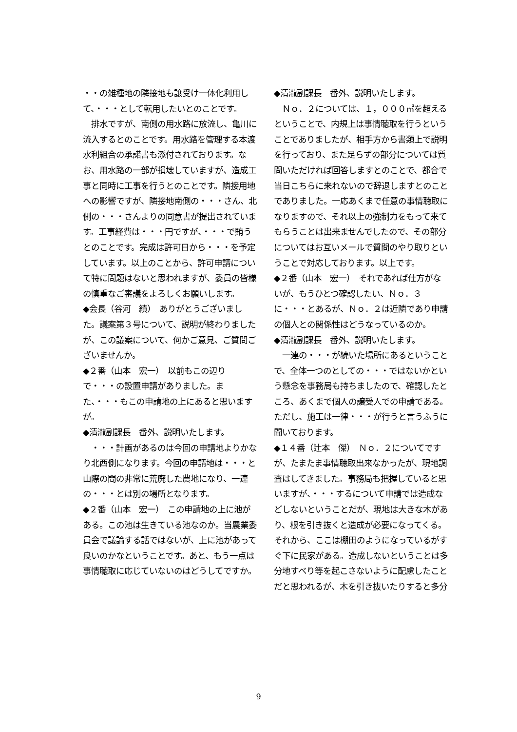・・の雑種地の隣接地も譲受け一体化利用して、・・・として転用したいとのことです。
　排水ですが、南側の用水路に放流し、亀川に流入するとのことです。用水路を管理する本渡水利組合の承諾書も添付されております。なお、用水路の一部が損壊していますが、造成工事と同時に工事を行うとのことです。隣接用地への影響ですが、隣接地南側の・・・さん、北側の・・・さんよりの同意書が提出されています。工事経費は・・・円ですが、・・・で賄うとのことです。完成は許可日から・・・を予定しています。以上のことから、許可申請について特に問題はないと思われますが、委員の皆様の慎重なご審議をよろしくお願いします。
◆会長（谷河　績）　ありがとうございました。議案第３号について、説明が終わりましたが、この議案について、何かご意見、ご質問ございませんか。
◆２番（山本　宏一）　以前もこの辺りで・・・の設置申請がありました。また、・・・もこの申請地の上にあると思いますが。
◆清瀧副課長　番外、説明いたします。
　・・・計画があるのは今回の申請地よりかなり北西側になります。今回の申請地は・・・と山際の間の非常に荒廃した農地になり、一連の・・・とは別の場所となります。
◆２番（山本　宏一）　この申請地の上に池がある。この池は生きている池なのか。当農業委員会で議論する話ではないが、上に池があって良いのかなということです。あと、もう一点は事情聴取に応じていないのはどうしてですか。
◆清瀧副課長　番外、説明いたします。
　Ｎｏ．２については、１，０００㎡を超えるということで、内規上は事情聴取を行うということでありましたが、相手方から書類上で説明を行っており、また足らずの部分については質問いただければ回答しますとのことで、都合で当日こちらに来れないので辞退しますとのことでありました。一応あくまで任意の事情聴取になりますので、それ以上の強制力をもって来てもらうことは出来ませんでしたので、その部分についてはお互いメールで質問のやり取りということで対応しております。以上です。
◆２番（山本　宏一）　それであれば仕方がないが、もうひとつ確認したい、Ｎｏ．３に・・・とあるが、Ｎｏ．２は近隣であり申請の個人との関係性はどうなっているのか。
◆清瀧副課長　番外、説明いたします。
　一連の・・・が続いた場所にあるということで、全体一つのとしての・・・ではないかという懸念を事務局も持ちましたので、確認したところ、あくまで個人の譲受人での申請である。ただし、施工は一律・・・が行うと言うふうに聞いております。
◆１４番（辻本　傑）　Ｎｏ．２についてですが、たまたま事情聴取出来なかったが、現地調査はしてきました。事務局も把握していると思いますが、・・・するについて申請では造成などしないということだが、現地は大きな木があり、根を引き抜くと造成が必要になってくる。それから、ここは棚田のようになっているがすぐ下に民家がある。造成しないということは多分地すべり等を起こさないように配慮したことだと思われるが、木を引き抜いたりすると多分
9